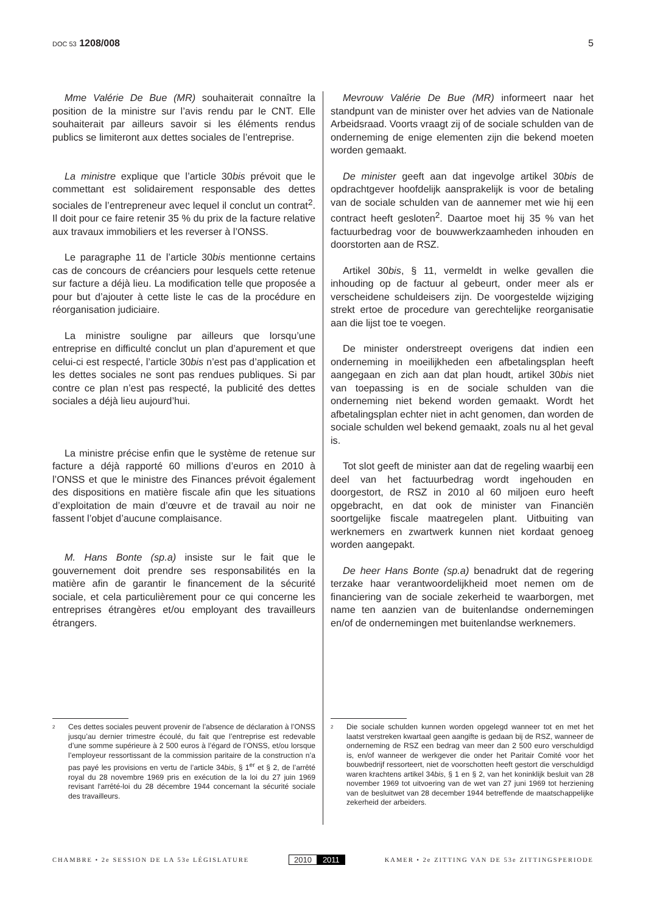DOC 53 1208/008 5
Mme Valérie De Bue (MR) souhaiterait connaître la position de la ministre sur l’avis rendu par le CNT. Elle souhaiterait par ailleurs savoir si les éléments rendus publics se limiteront aux dettes sociales de l’entreprise.
La ministre explique que l’article 30bis prévoit que le commettant est solidairement responsable des dettes sociales de l’entrepreneur avec lequel il conclut un contrat<sup>2</sup>. Il doit pour ce faire retenir 35 % du prix de la facture relative aux travaux immobiliers et les reverser à l’ONSS.
Le paragraphe 11 de l’article 30bis mentionne certains cas de concours de créanciers pour lesquels cette retenue sur facture a déjà lieu. La modification telle que proposée a pour but d’ajouter à cette liste le cas de la procédure en réorganisation judiciaire.
La ministre souligne par ailleurs que lorsqu’une entreprise en difficulté conclut un plan d’apurement et que celui-ci est respecté, l’article 30bis n’est pas d’application et les dettes sociales ne sont pas rendues publiques. Si par contre ce plan n’est pas respecté, la publicité des dettes sociales a déjà lieu aujourd’hui.
La ministre précise enfin que le système de retenue sur facture a déjà rapporté 60 millions d’euros en 2010 à l’ONSS et que le ministre des Finances prévoit également des dispositions en matière fiscale afin que les situations d’exploitation de main d’œuvre et de travail au noir ne fassent l’objet d’aucune complaisance.
M. Hans Bonte (sp.a) insiste sur le fait que le gouvernement doit prendre ses responsabilités en la matière afin de garantir le financement de la sécurité sociale, et cela particulièrement pour ce qui concerne les entreprises étrangères et/ou employant des travailleurs étrangers.
Mevrouw Valérie De Bue (MR) informeert naar het standpunt van de minister over het advies van de Nationale Arbeidsraad. Voorts vraagt zij of de sociale schulden van de onderneming de enige elementen zijn die bekend moeten worden gemaakt.
De minister geeft aan dat ingevolge artikel 30bis de opdrachtgever hoofdelijk aansprakelijk is voor de betaling van de sociale schulden van de aannemer met wie hij een contract heeft gesloten<sup>2</sup>. Daartoe moet hij 35 % van het factuurbedrag voor de bouwwerkzaamheden inhouden en doorstorten aan de RSZ.
Artikel 30bis, § 11, vermeldt in welke gevallen die inhouding op de factuur al gebeurt, onder meer als er verscheidene schuldeisers zijn. De voorgestelde wijziging strekt ertoe de procedure van gerechtelijke reorganisatie aan die lijst toe te voegen.
De minister onderstreept overigens dat indien een onderneming in moeilijkheden een afbetalingsplan heeft aangegaan en zich aan dat plan houdt, artikel 30bis niet van toepassing is en de sociale schulden van die onderneming niet bekend worden gemaakt. Wordt het afbetalingsplan echter niet in acht genomen, dan worden de sociale schulden wel bekend gemaakt, zoals nu al het geval is.
Tot slot geeft de minister aan dat de regeling waarbij een deel van het factuurbedrag wordt ingehouden en doorgestort, de RSZ in 2010 al 60 miljoen euro heeft opgebracht, en dat ook de minister van Financiën soortgelijke fiscale maatregelen plant. Uitbuiting van werknemers en zwartwerk kunnen niet kordaat genoeg worden aangepakt.
De heer Hans Bonte (sp.a) benadrukt dat de regering terzake haar verantwoordelijkheid moet nemen om de financiering van de sociale zekerheid te waarborgen, met name ten aanzien van de buitenlandse ondernemingen en/of de ondernemingen met buitenlandse werknemers.
2 Ces dettes sociales peuvent provenir de l’absence de déclaration à l’ONSS jusqu’au dernier trimestre écoulé, du fait que l’entreprise est redevable d’une somme supérieure à 2 500 euros à l’égard de l’ONSS, et/ou lorsque l’employeur ressortissant de la commission paritaire de la construction n’a pas payé les provisions en vertu de l’article 34bis, § 1<sup>er</sup> et § 2, de l’arrêté royal du 28 novembre 1969 pris en exécution de la loi du 27 juin 1969 revisant l'arrêté-loi du 28 décembre 1944 concernant la sécurité sociale des travailleurs.
2 Die sociale schulden kunnen worden opgelegd wanneer tot en met het laatst verstreken kwartaal geen aangifte is gedaan bij de RSZ, wanneer de onderneming de RSZ een bedrag van meer dan 2 500 euro verschuldigd is, en/of wanneer de werkgever die onder het Paritair Comité voor het bouwbedrijf ressorteert, niet de voorschotten heeft gestort die verschuldigd waren krachtens artikel 34bis, § 1 en § 2, van het koninklijk besluit van 28 november 1969 tot uitvoering van de wet van 27 juni 1969 tot herziening van de besluitwet van 28 december 1944 betreffende de maatschappelijke zekerheid der arbeiders.
CHAMBRE • 2e SESSION DE LA 53e LÉGISLATURE
2010 2011
KAMER • 2e ZITTING VAN DE 53e ZITTINGSPERIODE